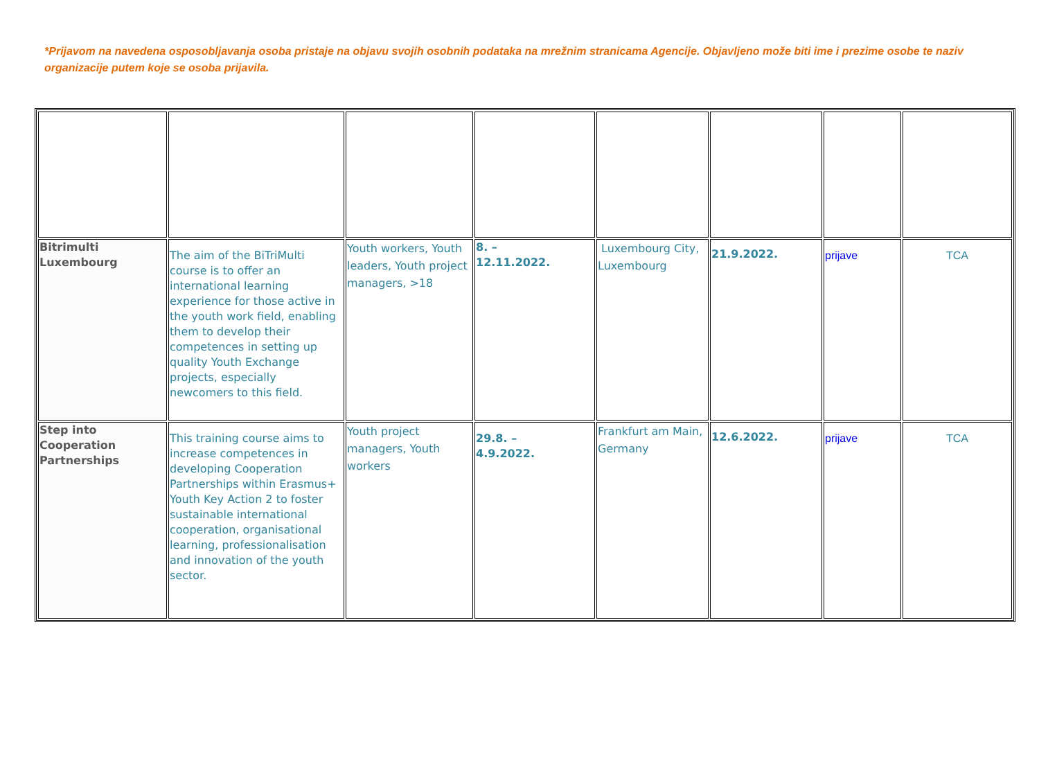*Prijavom na navedena osposobljavanja osoba pristaje na objavu svojih osobnih podataka na mrežnim stranicama Agencije. Objavljeno može biti ime i prezime osobe te naziv organizacije putem koje se osoba prijavila.
| Bitrimulti Luxembourg | The aim of the BiTriMulti course is to offer an international learning experience for those active in the youth work field, enabling them to develop their competences in setting up quality Youth Exchange projects, especially newcomers to this field. | Youth workers, Youth leaders, Youth project managers, >18 | 8. – 12.11.2022. | Luxembourg City, Luxembourg | 21.9.2022. | prijave | TCA |
| Step into Cooperation Partnerships | This training course aims to increase competences in developing Cooperation Partnerships within Erasmus+ Youth Key Action 2 to foster sustainable international cooperation, organisational learning, professionalisation and innovation of the youth sector. | Youth project managers, Youth workers | 29.8. – 4.9.2022. | Frankfurt am Main, Germany | 12.6.2022. | prijave | TCA |